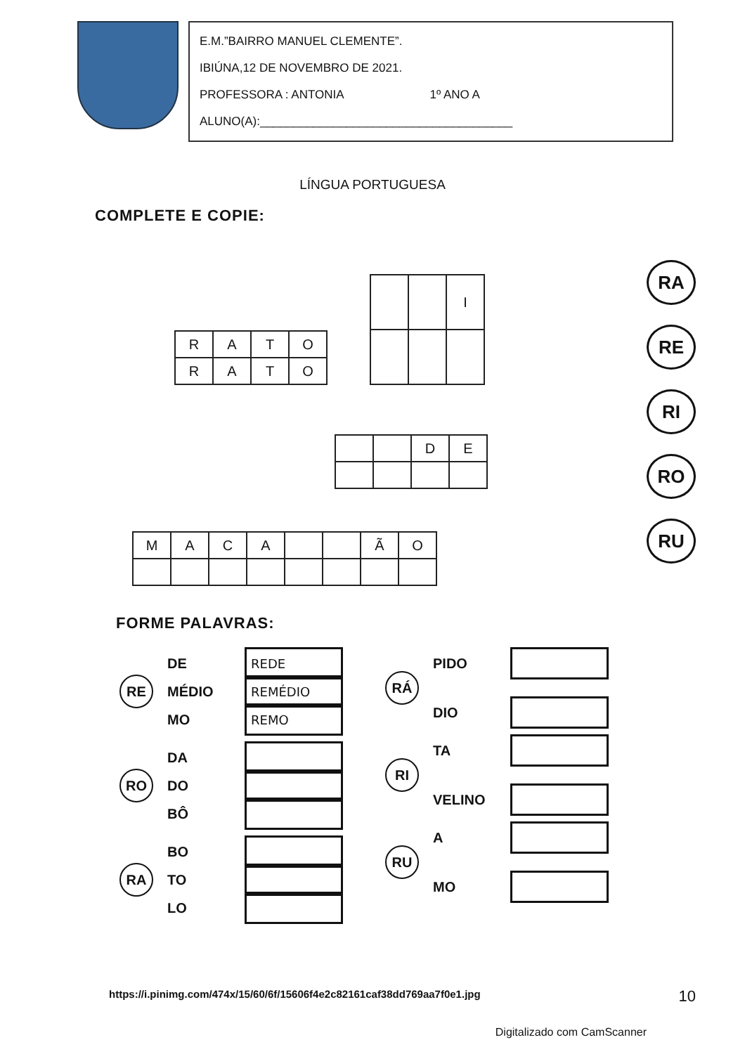E.M.”BAIRRO MANUEL CLEMENTE”.
IBIÚNA,12 DE NOVEMBRO DE 2021.
PROFESSORA : ANTONIA 1º ANO A
ALUNO(A):______________________________________
LÍNGUA PORTUGUESA
RA
RE
RI
RO
RU
COMPLETE E COPIE:
| R | A | T | O |
| R | A | T | O |
| | | I |
| | | D | E |
| M | A | C | A | | | Ã | O |
FORME PALAVRAS:
RE
DE
REDE
MÉDIO
REMÉDIO
MO
REMO
RO
DA
DO
BÔ
RA
BO
TO
LO
RÁ
PIDO
DIO
RI
TA
VELINO
RU
A
MO
https://i.pinimg.com/474x/15/60/6f/15606f4e2c82161caf38dd769aa7f0e1.jpg
10
Digitalizado com CamScanner